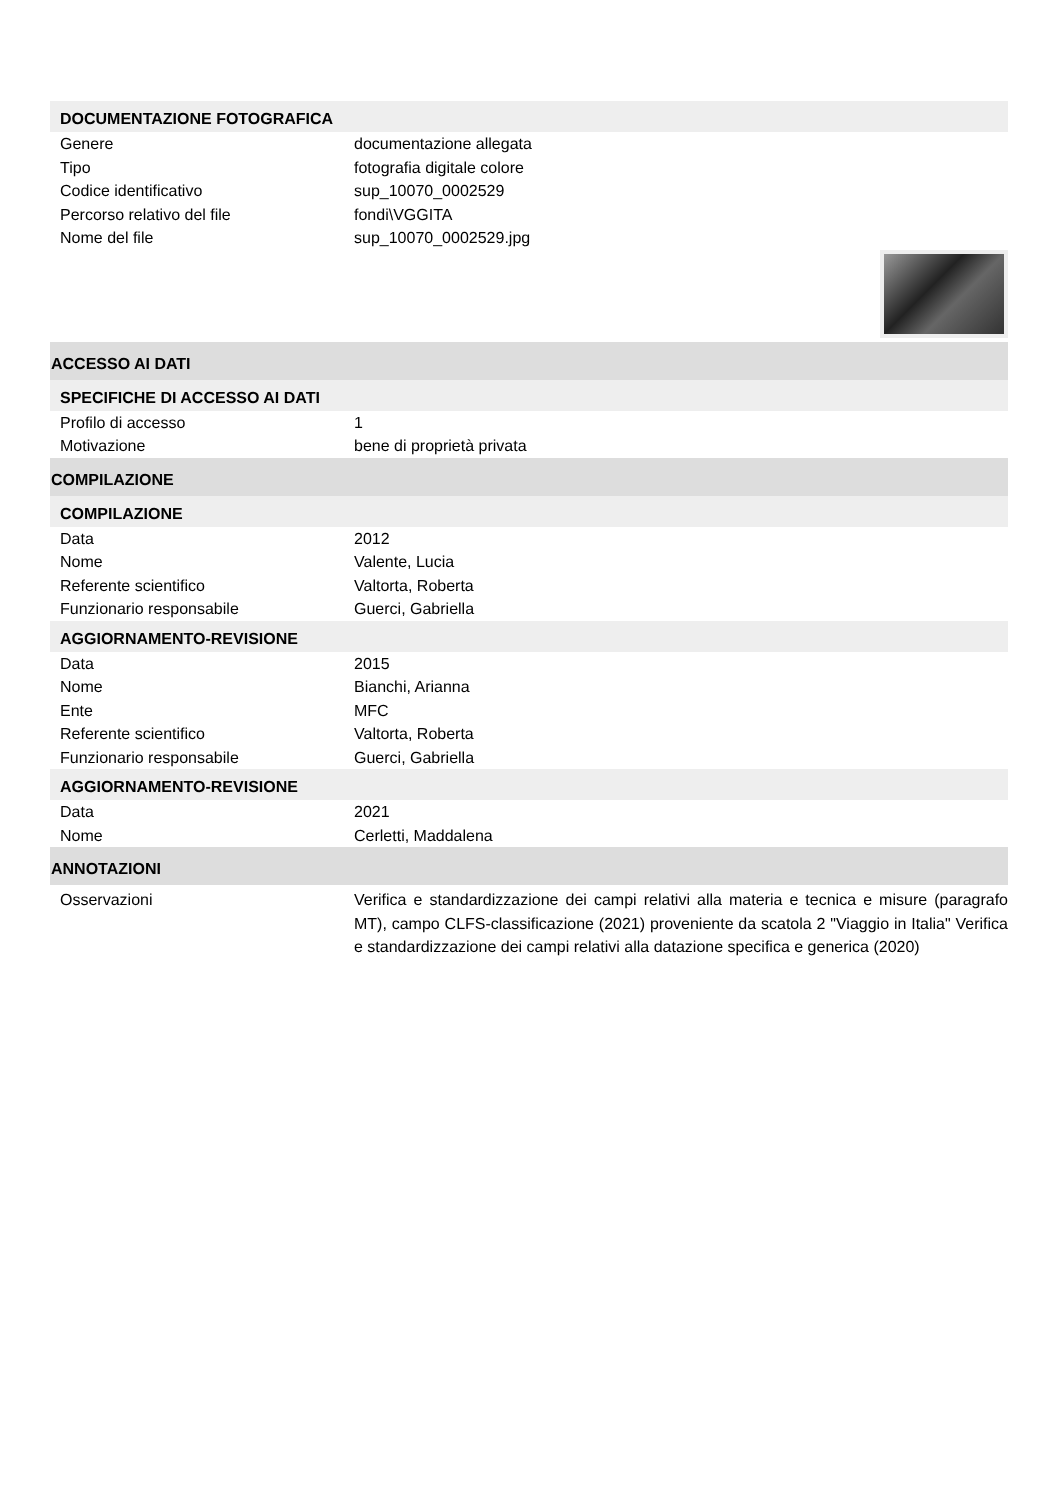DOCUMENTAZIONE FOTOGRAFICA
Genere documentazione allegata
Tipo fotografia digitale colore
Codice identificativo sup_10070_0002529
Percorso relativo del file fondi\VGGITA
Nome del file sup_10070_0002529.jpg
ACCESSO AI DATI
SPECIFICHE DI ACCESSO AI DATI
Profilo di accesso 1
Motivazione bene di proprietà privata
COMPILAZIONE
COMPILAZIONE
Data 2012
Nome Valente, Lucia
Referente scientifico Valtorta, Roberta
Funzionario responsabile Guerci, Gabriella
AGGIORNAMENTO-REVISIONE
Data 2015
Nome Bianchi, Arianna
Ente MFC
Referente scientifico Valtorta, Roberta
Funzionario responsabile Guerci, Gabriella
AGGIORNAMENTO-REVISIONE
Data 2021
Nome Cerletti, Maddalena
ANNOTAZIONI
Osservazioni Verifica e standardizzazione dei campi relativi alla materia e tecnica e misure (paragrafo MT), campo CLFS-classificazione (2021) proveniente da scatola 2 "Viaggio in Italia" Verifica e standardizzazione dei campi relativi alla datazione specifica e generica (2020)